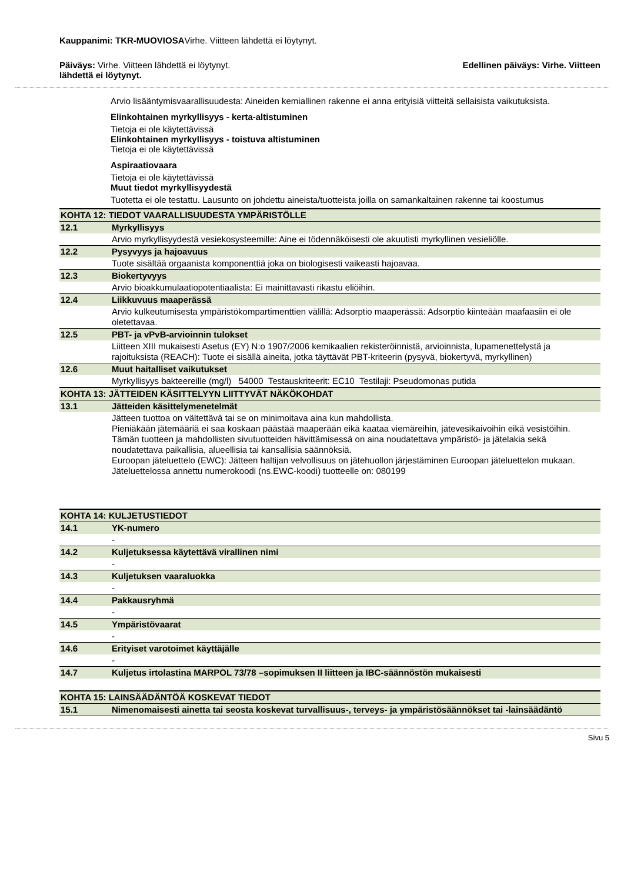Kauppanimi: TKR-MUOVIOSAVirhe. Viitteen lähdettä ei löytynyt.
Päiväys: Virhe. Viitteen lähdettä ei löytynyt. Edellinen päiväys: Virhe. Viitteen
lähdettä ei löytynyt.
Arvio lisääntymisvaarallisuudesta: Aineiden kemiallinen rakenne ei anna erityisiä viitteitä sellaisista vaikutuksista.
Elinkohtainen myrkyllisyys - kerta-altistuminen
Tietoja ei ole käytettävissä
Elinkohtainen myrkyllisyys - toistuva altistuminen
Tietoja ei ole käytettävissä
Aspiraatiovaara
Tietoja ei ole käytettävissä
Muut tiedot myrkyllisyydestä
Tuotetta ei ole testattu. Lausunto on johdettu aineista/tuotteista joilla on samankaltainen rakenne tai koostumus
| KOHTA 12: TIEDOT VAARALLISUUDESTA YMPÄRISTÖLLE | |
| 12.1 | Myrkyllisyys |
| | Arvio myrkyllisyydestä vesiekosysteemille: Aine ei tödennäköisesti ole akuutisti myrkyllinen vesieliölle. |
| 12.2 | Pysyvyys ja hajoavuus |
| | Tuote sisältää orgaanista komponenttiä joka on biologisesti vaikeasti hajoavaa. |
| 12.3 | Biokertyvyys |
| | Arvio bioakkumulaatiopotentiaalista: Ei mainittavasti rikastu eliöihin. |
| 12.4 | Liikkuvuus maaperässä |
| | Arvio kulkeutumisesta ympäristökompartimenttien välillä: Adsorptio maaperässä: Adsorptio kiinteään maafaasiin ei ole oletettavaa . |
| 12.5 | PBT- ja vPvB-arvioinnin tulokset |
| | Liitteen XIII mukaisesti Asetus (EY) N:o 1907/2006 kemikaalien rekisteröinnistä, arvioinnista, lupamenettelystä ja rajoituksista (REACH): Tuote ei sisällä aineita, jotka täyttävät PBT-kriteerin (pysyvä, biokertyvä, myrkyllinen) |
| 12.6 | Muut haitalliset vaikutukset |
| | Myrkyllisyys bakteereille (mg/l) 54000 Testauskriteerit: EC10 Testilaji: Pseudomonas putida |
| KOHTA 13: JÄTTEIDEN KÄSITTELYYN LIITTYVÄT NÄKÖKOHDAT | |
| 13.1 | Jätteiden käsittelymenetelmät |
| | Jätteen tuottoa on vältettävä tai se on minimoitava aina kun mahdollista. Pieniäkään jätemääriä ei saa koskaan päästää maaperään eikä kaataa viemäreihin, jätevesikaivoihin eikä vesistöihin. Tämän tuotteen ja mahdollisten sivutuotteiden hävittämisessä on aina noudatettava ympäristö- ja jätelakia sekä noudatettava paikallisia, alueellisia tai kansallisia säännöksiä. Euroopan jäteluettelo (EWC): Jätteen haltijan velvollisuus on jätehuollon järjestäminen Euroopan jäteluettelon mukaan. Jäteluettelossa annettu numerokoodi (ns.EWC-koodi) tuotteelle on: 080199 |
| KOHTA 14: KULJETUSTIEDOT | |
| 14.1 | YK-numero |
| | - |
| 14.2 | Kuljetuksessa käytettävä virallinen nimi |
| | - |
| 14.3 | Kuljetuksen vaaraluokka |
| | - |
| 14.4 | Pakkausryhmä |
| | - |
| 14.5 | Ympäristövaarat |
| | - |
| 14.6 | Erityiset varotoimet käyttäjälle |
| | - |
| 14.7 | Kuljetus irtolastina MARPOL 73/78 –sopimuksen II liitteen ja IBC-säännöstön mukaisesti |
| KOHTA 15: LAINSÄÄDÄNTÖÄ KOSKEVAT TIEDOT | |
| 15.1 | Nimenomaisesti ainetta tai seosta koskevat turvallisuus-, terveys- ja ympäristösäännökset tai -lainsäädäntö |
Sivu 5